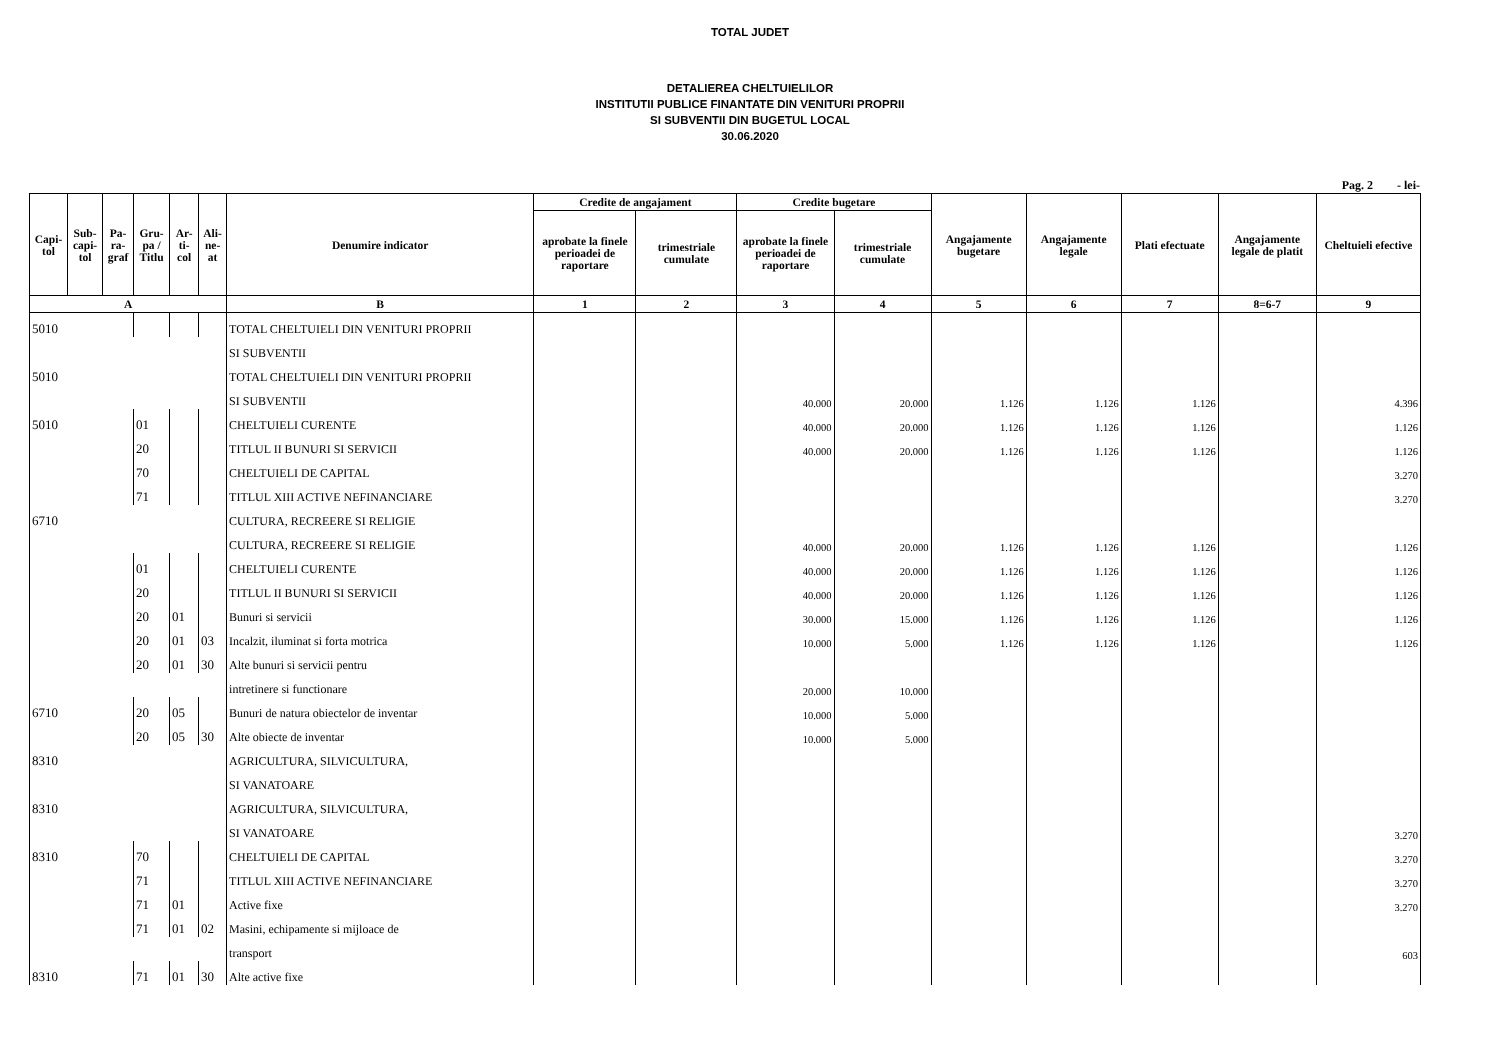TOTAL JUDET
DETALIEREA CHELTUIELILOR
INSTITUTII PUBLICE FINANTATE DIN VENITURI PROPRII
SI SUBVENTII DIN BUGETUL LOCAL
30.06.2020
Pag. 2 - lei-
| Capi- tol | Sub- capi- tol | Pa- ra- graf | Gru- pa / Titlu | Ar- ti- col | Ali- ne- at | Denumire indicator | Credite de angajament | | Credite bugetare | | Angajamente bugetare | Angajamente legale | Plati efectuate | Angajamente legale de platit | Cheltuieli efective |
| --- | --- | --- | --- | --- | --- | --- | --- | --- | --- | --- | --- | --- | --- | --- | --- |
| | | | | | | | aprobate la finele perioadei de raportare | trimestriale cumulate | aprobate la finele perioadei de raportare | trimestriale cumulate | | | | | |
| A | | | | | | B | 1 | 2 | 3 | 4 | 5 | 6 | 7 | 8=6-7 | 9 |
| 5010 | | | | | | TOTAL CHELTUIELI DIN VENITURI PROPRII | | | | | | | | | |
| | | | | | | SI SUBVENTII | | | | | | | | | |
| 5010 | | | | | | TOTAL CHELTUIELI DIN VENITURI PROPRII | | | | | | | | | |
| | | | | | | SI SUBVENTII | | | 40.000 | 20.000 | 1.126 | 1.126 | 1.126 | | 4.396 |
| 5010 | | | 01 | | | CHELTUIELI CURENTE | | | 40.000 | 20.000 | 1.126 | 1.126 | 1.126 | | 1.126 |
| | | | 20 | | | TITLUL II BUNURI SI SERVICII | | | 40.000 | 20.000 | 1.126 | 1.126 | 1.126 | | 1.126 |
| | | | 70 | | | CHELTUIELI DE CAPITAL | | | | | | | | | 3.270 |
| | | | 71 | | | TITLUL XIII ACTIVE NEFINANCIARE | | | | | | | | | 3.270 |
| 6710 | | | | | | CULTURA, RECREERE SI RELIGIE | | | | | | | | | |
| | | | | | | CULTURA, RECREERE SI RELIGIE | | | 40.000 | 20.000 | 1.126 | 1.126 | 1.126 | | 1.126 |
| | | | 01 | | | CHELTUIELI CURENTE | | | 40.000 | 20.000 | 1.126 | 1.126 | 1.126 | | 1.126 |
| | | | 20 | | | TITLUL II BUNURI SI SERVICII | | | 40.000 | 20.000 | 1.126 | 1.126 | 1.126 | | 1.126 |
| | | | 20 | 01 | | Bunuri si servicii | | | 30.000 | 15.000 | 1.126 | 1.126 | 1.126 | | 1.126 |
| | | | 20 | 01 | 03 | Incalzit, iluminat si forta motrica | | | 10.000 | 5.000 | 1.126 | 1.126 | 1.126 | | 1.126 |
| | | | 20 | 01 | 30 | Alte bunuri si servicii pentru | | | | | | | | | |
| | | | | | | intretinere si functionare | | | 20.000 | 10.000 | | | | | |
| 6710 | | | 20 | 05 | | Bunuri de natura obiectelor de inventar | | | 10.000 | 5.000 | | | | | |
| | | | 20 | 05 | 30 | Alte obiecte de inventar | | | 10.000 | 5.000 | | | | | |
| 8310 | | | | | | AGRICULTURA, SILVICULTURA, | | | | | | | | | |
| | | | | | | SI VANATOARE | | | | | | | | | |
| 8310 | | | | | | AGRICULTURA, SILVICULTURA, | | | | | | | | | |
| | | | | | | SI VANATOARE | | | | | | | | | 3.270 |
| 8310 | | | 70 | | | CHELTUIELI DE CAPITAL | | | | | | | | | 3.270 |
| | | | 71 | | | TITLUL XIII ACTIVE NEFINANCIARE | | | | | | | | | 3.270 |
| | | | 71 | 01 | | Active fixe | | | | | | | | | 3.270 |
| | | | 71 | 01 | 02 | Masini, echipamente si mijloace de | | | | | | | | | |
| | | | | | | transport | | | | | | | | | 603 |
| 8310 | | | 71 | 01 | 30 | Alte active fixe | | | | | | | | | |